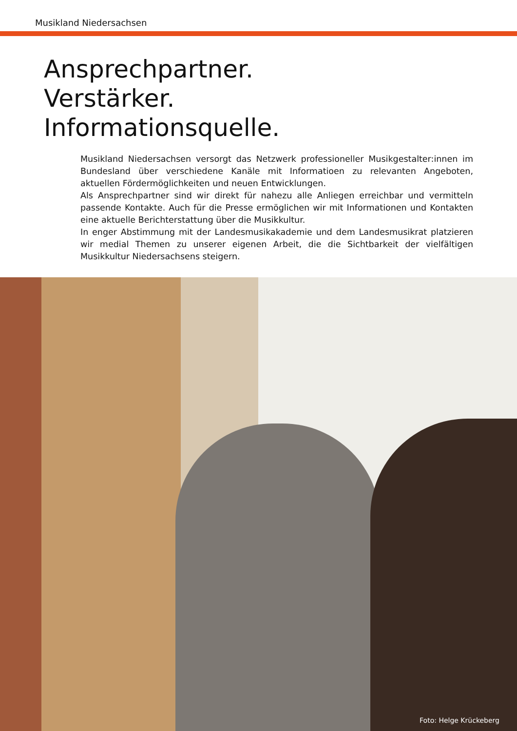Musikland Niedersachsen
Ansprechpartner.
Verstärker.
Informationsquelle.
Musikland Niedersachsen versorgt das Netzwerk professioneller Musikgestalter:innen im Bundesland über verschiedene Kanäle mit Informatioen zu relevanten Angeboten, aktuellen Fördermöglichkeiten und neuen Entwicklungen.
Als Ansprechpartner sind wir direkt für nahezu alle Anliegen erreichbar und vermitteln passende Kontakte. Auch für die Presse ermöglichen wir mit Informationen und Kontakten eine aktuelle Berichterstattung über die Musikkultur.
In enger Abstimmung mit der Landesmusikakademie und dem Landesmusikrat platzieren wir medial Themen zu unserer eigenen Arbeit, die die Sichtbarkeit der vielfältigen Musikkultur Niedersachsens steigern.
Foto: Helge Krückeberg